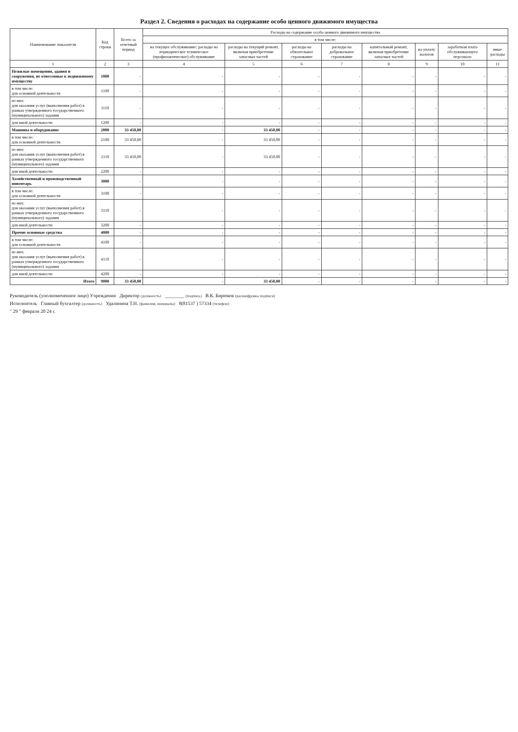Раздел 2. Сведения о расходах на содержание особо ценного движимого имущества
| Наименование показателя | Код строки | Всего за отчетный период | Расходы на содержание особо ценного движимого имущества | | | | | | | |
| --- | --- | --- | --- | --- | --- | --- | --- | --- | --- | --- |
| | | | в том числе: | | | | | | | |
| | | | на текущее обслуживание: расходы на периодическое техническое (профилактическое) обслуживание | расходы на текущий ремонт, включая приобретение запасных частей | расходы на обязательное страхование | расходы на добровольное страхование | капитальный ремонт, включая приобретение запасных частей | на уплату налогов | заработная плата обслуживающего персонала | иные расходы |
| 1 | 2 | 3 | 4 | 5 | 6 | 7 | 8 | 9 | 10 | 11 |
| Нежилые помещения, здания и сооружения, не отнесенные к недвижимому имуществу | 1000 | - | - | - | - | - | - | - | - | - |
| в том числе: для основной деятельности | 1100 | - | - | - | - | - | - | - | - | - |
| из них: для оказания услуг (выполнения работ) в рамках утвержденного государственного (муниципального) задания | 1110 | - | - | - | - | - | - | - | - | - |
| для иной деятельности | 1200 | - | - | - | - | - | - | - | - | - |
| Машины и оборудование | 2000 | 33 450,00 | - | 33 450,00 | - | - | - | - | - | - |
| в том числе: для основной деятельности | 2100 | 33 450,00 | - | 33 450,00 | - | - | - | - | - | - |
| из них: для оказания услуг (выполнения работ) в рамках утвержденного государственного (муниципального) задания | 2110 | 33 450,00 | - | 33 450,00 | - | - | - | - | - | - |
| для иной деятельности | 2200 | - | - | - | - | - | - | - | - | - |
| Хозяйственный и производственный инвентарь | 3000 | - | - | - | - | - | - | - | - | - |
| в том числе: для основной деятельности | 3100 | - | - | - | - | - | - | - | - | - |
| из них: для оказания услуг (выполнения работ) в рамках утвержденного государственного (муниципального) задания | 3110 | - | - | - | - | - | - | - | - | - |
| для иной деятельности | 3200 | - | - | - | - | - | - | - | - | - |
| Прочие основные средства | 4000 | - | - | - | - | - | - | - | - | - |
| в том числе: для основной деятельности | 4100 | - | - | - | - | - | - | - | - | - |
| из них: для оказания услуг (выполнения работ) в рамках утвержденного государственного (муниципального) задания | 4110 | - | - | - | - | - | - | - | - | - |
| для иной деятельности | 4200 | - | - | - | - | - | - | - | - | - |
| Итого | 9000 | 33 450,00 | - | 33 450,00 | - | - | - | - | - | - |
Руководитель (уполномоченное лицо) Учреждения Директор (должность) ________ (подпись) В.К. Бирюков (расшифровка подписи)
Исполнитель Главный бухгалтер (должность) Удалинина Т.Н. (фамилия, инициалы) 8(81537 ) 57334 (телефон)
" 29 " февраля 20 24 г.